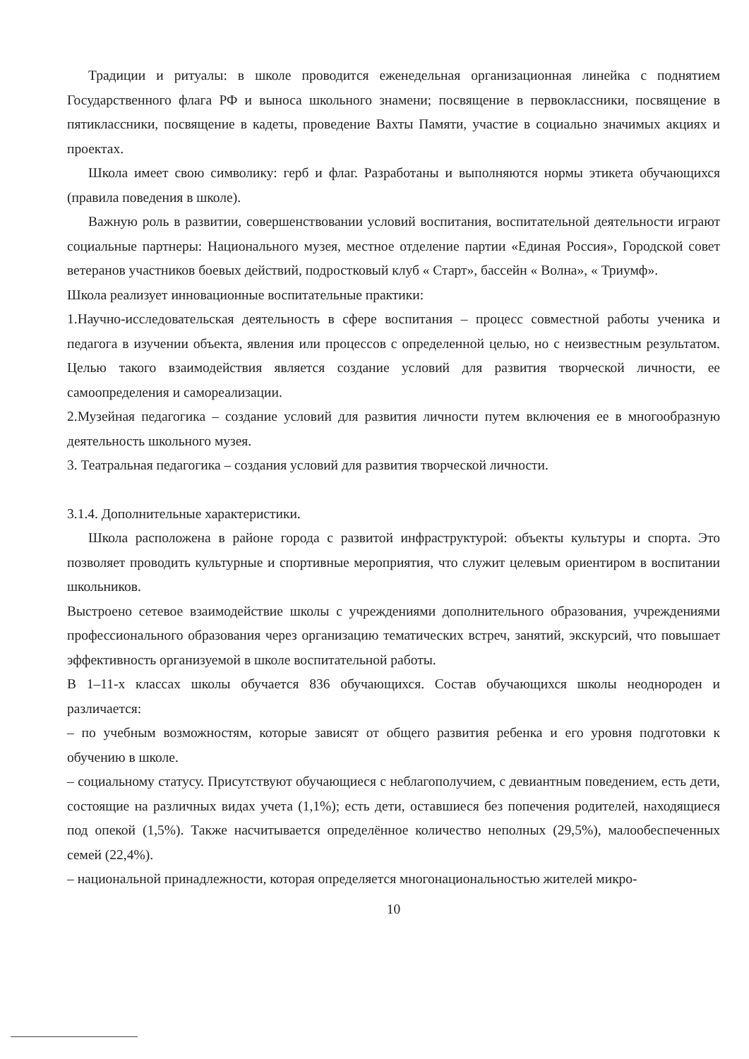Традиции и ритуалы: в школе проводится еженедельная организационная линейка с поднятием Государственного флага РФ и выноса школьного знамени; посвящение в первоклассники, посвящение в пятиклассники, посвящение в кадеты, проведение Вахты Памяти, участие в социально значимых акциях и проектах.
Школа имеет свою символику: герб и флаг. Разработаны и выполняются нормы этикета обучающихся (правила поведения в школе).
Важную роль в развитии, совершенствовании условий воспитания, воспитательной деятельности играют социальные партнеры: Национального музея, местное отделение партии «Единая Россия», Городской совет ветеранов участников боевых действий, подростковый клуб « Старт», бассейн « Волна», « Триумф».
Школа реализует инновационные воспитательные практики:
1.Научно-исследовательская деятельность в сфере воспитания – процесс совместной работы ученика и педагога в изучении объекта, явления или процессов с определенной целью, но с неизвестным результатом. Целью такого взаимодействия является создание условий для развития творческой личности, ее самоопределения и самореализации.
2.Музейная педагогика – создание условий для развития личности путем включения ее в многообразную деятельность школьного музея.
3. Театральная педагогика – создания условий для развития творческой личности.
3.1.4. Дополнительные характеристики.
Школа расположена в районе города с развитой инфраструктурой: объекты культуры и спорта. Это позволяет проводить культурные и спортивные мероприятия, что служит целевым ориентиром в воспитании школьников.
Выстроено сетевое взаимодействие школы с учреждениями дополнительного образования, учреждениями профессионального образования через организацию тематических встреч, занятий, экскурсий, что повышает эффективность организуемой в школе воспитательной работы.
В 1–11-х классах школы обучается 836 обучающихся. Состав обучающихся школы неоднороден и различается:
– по учебным возможностям, которые зависят от общего развития ребенка и его уровня подготовки к обучению в школе.
– социальному статусу. Присутствуют обучающиеся с неблагополучием, с девиантным поведением, есть дети, состоящие на различных видах учета (1,1%); есть дети, оставшиеся без попечения родителей, находящиеся под опекой (1,5%). Также насчитывается определённое количество неполных (29,5%), малообеспеченных семей (22,4%).
– национальной принадлежности, которая определяется многонациональностью жителей микро-
10